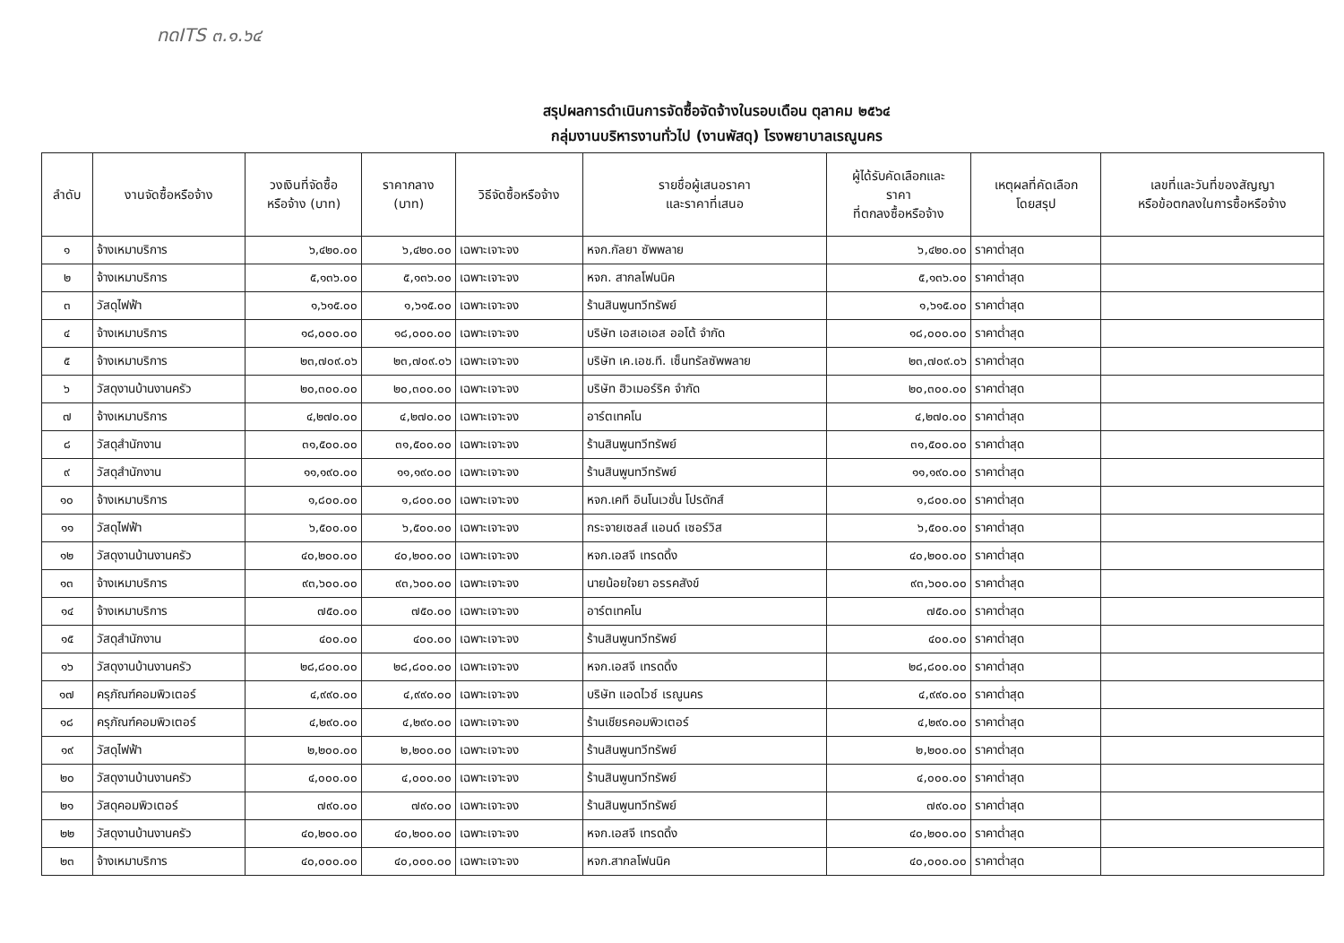ทดITS ๓.๑.๖๔
สรุปผลการดำเนินการจัดซื้อจัดจ้างในรอบเดือน ตุลาคม ๒๕๖๔
กลุ่มงานบริหารงานทั่วไป (งานพัสดุ) โรงพยาบาลเรณูนคร
| ลำดับ | งานจัดซื้อหรือจ้าง | วงเงินที่จัดซื้อ หรือจ้าง (บาท) | ราคากลาง (บาท) | วิธีจัดซื้อหรือจ้าง | รายชื่อผู้เสนอราคา และราคาที่เสนอ | ผู้ได้รับคัดเลือกและ ราคา ที่ตกลงซื้อหรือจ้าง | เหตุผลที่คัดเลือก โดยสรุป | เลขที่และวันที่ของสัญญา หรือข้อตกลงในการซื้อหรือจ้าง |
| --- | --- | --- | --- | --- | --- | --- | --- | --- |
| ๑ | จ้างเหมาบริการ | ๖,๔๒๐.๐๐ | ๖,๔๒๐.๐๐ | เฉพาะเจาะจง | หจก.กัลยา ซัพพลาย | ๖,๔๒๐.๐๐ | ราคาต่ำสุด | |
| ๒ | จ้างเหมาบริการ | ๕,๑๓๖.๐๐ | ๕,๑๓๖.๐๐ | เฉพาะเจาะจง | หจก. สากลโฟนนิค | ๕,๑๓๖.๐๐ | ราคาต่ำสุด | |
| ๓ | วัสดุไฟฟ้า | ๑,๖๑๕.๐๐ | ๑,๖๑๕.๐๐ | เฉพาะเจาะจง | ร้านสินพูนทวีทรัพย์ | ๑,๖๑๕.๐๐ | ราคาต่ำสุด | |
| ๔ | จ้างเหมาบริการ | ๑๘,๐๐๐.๐๐ | ๑๘,๐๐๐.๐๐ | เฉพาะเจาะจง | บริษัท เอสเอเอส ออโต้ จำกัด | ๑๘,๐๐๐.๐๐ | ราคาต่ำสุด | |
| ๕ | จ้างเหมาบริการ | ๒๓,๗๐๙.๐๖ | ๒๓,๗๐๙.๐๖ | เฉพาะเจาะจง | บริษัท เค.เอช.ที. เซ็นทรัลซัพพลาย | ๒๓,๗๐๙.๐๖ | ราคาต่ำสุด | |
| ๖ | วัสดุงานบ้านงานครัว | ๒๐,๓๐๐.๐๐ | ๒๐,๓๐๐.๐๐ | เฉพาะเจาะจง | บริษัท ฮิวเมอร์ริค จำกัด | ๒๐,๓๐๐.๐๐ | ราคาต่ำสุด | |
| ๗ | จ้างเหมาบริการ | ๔,๒๗๐.๐๐ | ๔,๒๗๐.๐๐ | เฉพาะเจาะจง | อาร์ตเทคโน | ๔,๒๗๐.๐๐ | ราคาต่ำสุด | |
| ๘ | วัสดุสำนักงาน | ๓๑,๕๐๐.๐๐ | ๓๑,๕๐๐.๐๐ | เฉพาะเจาะจง | ร้านสินพูนทวีทรัพย์ | ๓๑,๕๐๐.๐๐ | ราคาต่ำสุด | |
| ๙ | วัสดุสำนักงาน | ๑๑,๑๙๐.๐๐ | ๑๑,๑๙๐.๐๐ | เฉพาะเจาะจง | ร้านสินพูนทวีทรัพย์ | ๑๑,๑๙๐.๐๐ | ราคาต่ำสุด | |
| ๑๐ | จ้างเหมาบริการ | ๑,๘๐๐.๐๐ | ๑,๘๐๐.๐๐ | เฉพาะเจาะจง | หจก.เคที อินโนเวชั่น โปรดักส์ | ๑,๘๐๐.๐๐ | ราคาต่ำสุด | |
| ๑๑ | วัสดุไฟฟ้า | ๖,๕๐๐.๐๐ | ๖,๕๐๐.๐๐ | เฉพาะเจาะจง | กระจายเซลส์ แอนด์ เซอร์วิส | ๖,๕๐๐.๐๐ | ราคาต่ำสุด | |
| ๑๒ | วัสดุงานบ้านงานครัว | ๔๐,๒๐๐.๐๐ | ๔๐,๒๐๐.๐๐ | เฉพาะเจาะจง | หจก.เอสจี เทรดดิ้ง | ๔๐,๒๐๐.๐๐ | ราคาต่ำสุด | |
| ๑๓ | จ้างเหมาบริการ | ๙๓,๖๐๐.๐๐ | ๙๓,๖๐๐.๐๐ | เฉพาะเจาะจง | นายน้อยใจยา อรรคสังข์ | ๙๓,๖๐๐.๐๐ | ราคาต่ำสุด | |
| ๑๔ | จ้างเหมาบริการ | ๗๕๐.๐๐ | ๗๕๐.๐๐ | เฉพาะเจาะจง | อาร์ตเทคโน | ๗๕๐.๐๐ | ราคาต่ำสุด | |
| ๑๕ | วัสดุสำนักงาน | ๔๐๐.๐๐ | ๔๐๐.๐๐ | เฉพาะเจาะจง | ร้านสินพูนทวีทรัพย์ | ๔๐๐.๐๐ | ราคาต่ำสุด | |
| ๑๖ | วัสดุงานบ้านงานครัว | ๒๘,๘๐๐.๐๐ | ๒๘,๘๐๐.๐๐ | เฉพาะเจาะจง | หจก.เอสจี เทรดดิ้ง | ๒๘,๘๐๐.๐๐ | ราคาต่ำสุด | |
| ๑๗ | ครุภัณฑ์คอมพิวเตอร์ | ๔,๙๙๐.๐๐ | ๔,๙๙๐.๐๐ | เฉพาะเจาะจง | บริษัท แอดไวซ์ เรณูนคร | ๔,๙๙๐.๐๐ | ราคาต่ำสุด | |
| ๑๘ | ครุภัณฑ์คอมพิวเตอร์ | ๔,๒๙๐.๐๐ | ๔,๒๙๐.๐๐ | เฉพาะเจาะจง | ร้านเชียรคอมพิวเตอร์ | ๔,๒๙๐.๐๐ | ราคาต่ำสุด | |
| ๑๙ | วัสดุไฟฟ้า | ๒,๒๐๐.๐๐ | ๒,๒๐๐.๐๐ | เฉพาะเจาะจง | ร้านสินพูนทวีทรัพย์ | ๒,๒๐๐.๐๐ | ราคาต่ำสุด | |
| ๒๐ | วัสดุงานบ้านงานครัว | ๔,๐๐๐.๐๐ | ๔,๐๐๐.๐๐ | เฉพาะเจาะจง | ร้านสินพูนทวีทรัพย์ | ๔,๐๐๐.๐๐ | ราคาต่ำสุด | |
| ๒๑ | วัสดุคอมพิวเตอร์ | ๗๙๐.๐๐ | ๗๙๐.๐๐ | เฉพาะเจาะจง | ร้านสินพูนทวีทรัพย์ | ๗๙๐.๐๐ | ราคาต่ำสุด | |
| ๒๒ | วัสดุงานบ้านงานครัว | ๔๐,๒๐๐.๐๐ | ๔๐,๒๐๐.๐๐ | เฉพาะเจาะจง | หจก.เอสจี เทรดดิ้ง | ๔๐,๒๐๐.๐๐ | ราคาต่ำสุด | |
| ๒๓ | จ้างเหมาบริการ | ๔๐,๐๐๐.๐๐ | ๔๐,๐๐๐.๐๐ | เฉพาะเจาะจง | หจก.สากลโฟนนิค | ๔๐,๐๐๐.๐๐ | ราคาต่ำสุด | |